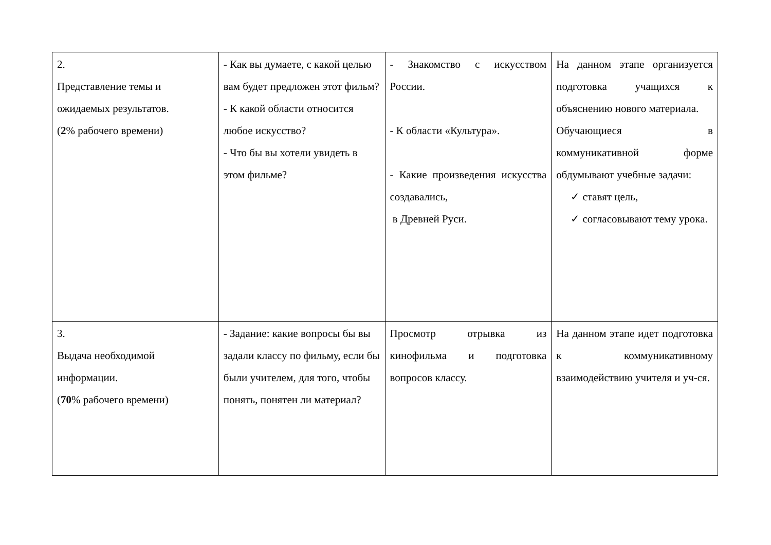| 2. Представление темы и ожидаемых результатов. ( 2 % рабочего времени) | - Как вы думаете, с какой целью вам будет предложен этот фильм? - К какой области относится любое искусство? - Что бы вы хотели увидеть в этом фильме? | - Знакомство с искусством России. - К области «Культура». - Какие произведения искусства создавались, в Древней Руси. | На данном этапе организуется подготовка учащихся к объяснению нового материала. Обучающиеся в коммуникативной форме обдумывают учебные задачи: ✓ ставят цель, ✓ согласовывают тему урока. |
| 3. Выдача необходимой информации. ( 70 % рабочего времени) | - Задание: какие вопросы бы вы задали классу по фильму, если бы были учителем, для того, чтобы понять, понятен ли материал? | Просмотр отрывка из кинофильма и подготовка вопросов классу. | На данном этапе идет подготовка к коммуникативному взаимодействию учителя и уч-ся. |